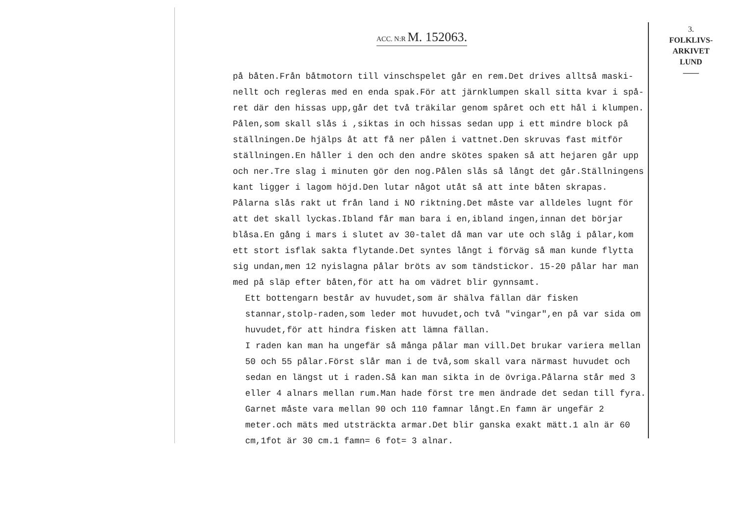ACC. N:R M. 152063.
3.
FOLKLIVS-
ARKIVET
LUND
——
på båten.Från båtmotorn till vinschspelet går en rem.Det drives alltså maski-nellt och regleras med en enda spak.För att järnklumpen skall sitta kvar i spå-ret där den hissas upp,går det två träkilar genom spåret och ett hål i klumpen. Pålen,som skall slås i ,siktas in och hissas sedan upp i ett mindre block på ställningen.De hjälps åt att få ner pålen i vattnet.Den skruvas fast mitför ställningen.En håller i den och den andre skötes spaken så att hejaren går upp och ner.Tre slag i minuten gör den nog.Pålen slås så långt det går.Ställningens kant ligger i lagom höjd.Den lutar något utåt så att inte båten skrapas. Pålarna slås rakt ut från land i NO riktning.Det måste var alldeles lugnt för att det skall lyckas.Ibland får man bara i en,ibland ingen,innan det börjar blåsa.En gång i mars i slutet av 30-talet då man var ute och slåg i pålar,kom ett stort isflak sakta flytande.Det syntes långt i förväg så man kunde flytta sig undan,men 12 nyislagna pålar bröts av som tändstickor. 15-20 pålar har man med på släp efter båten,för att ha om vädret blir gynnsamt.
Ett bottengarn består av huvudet,som är shälva fällan där fisken stannar,stolp-raden,som leder mot huvudet,och två "vingar",en på var sida om huvudet,för att hindra fisken att lämna fällan.
I raden kan man ha ungefär så många pålar man vill.Det brukar variera mellan 50 och 55 pålar.Först slår man i de två,som skall vara närmast huvudet och sedan en längst ut i raden.Så kan man sikta in de övriga.Pålarna står med 3 eller 4 alnars mellan rum.Man hade först tre men ändrade det sedan till fyra. Garnet måste vara mellan 90 och 110 famnar långt.En famn är ungefär 2 meter.och mäts med utsträckta armar.Det blir ganska exakt mätt.1 aln är 60 cm,1fot är 30 cm.1 famn= 6 fot= 3 alnar.